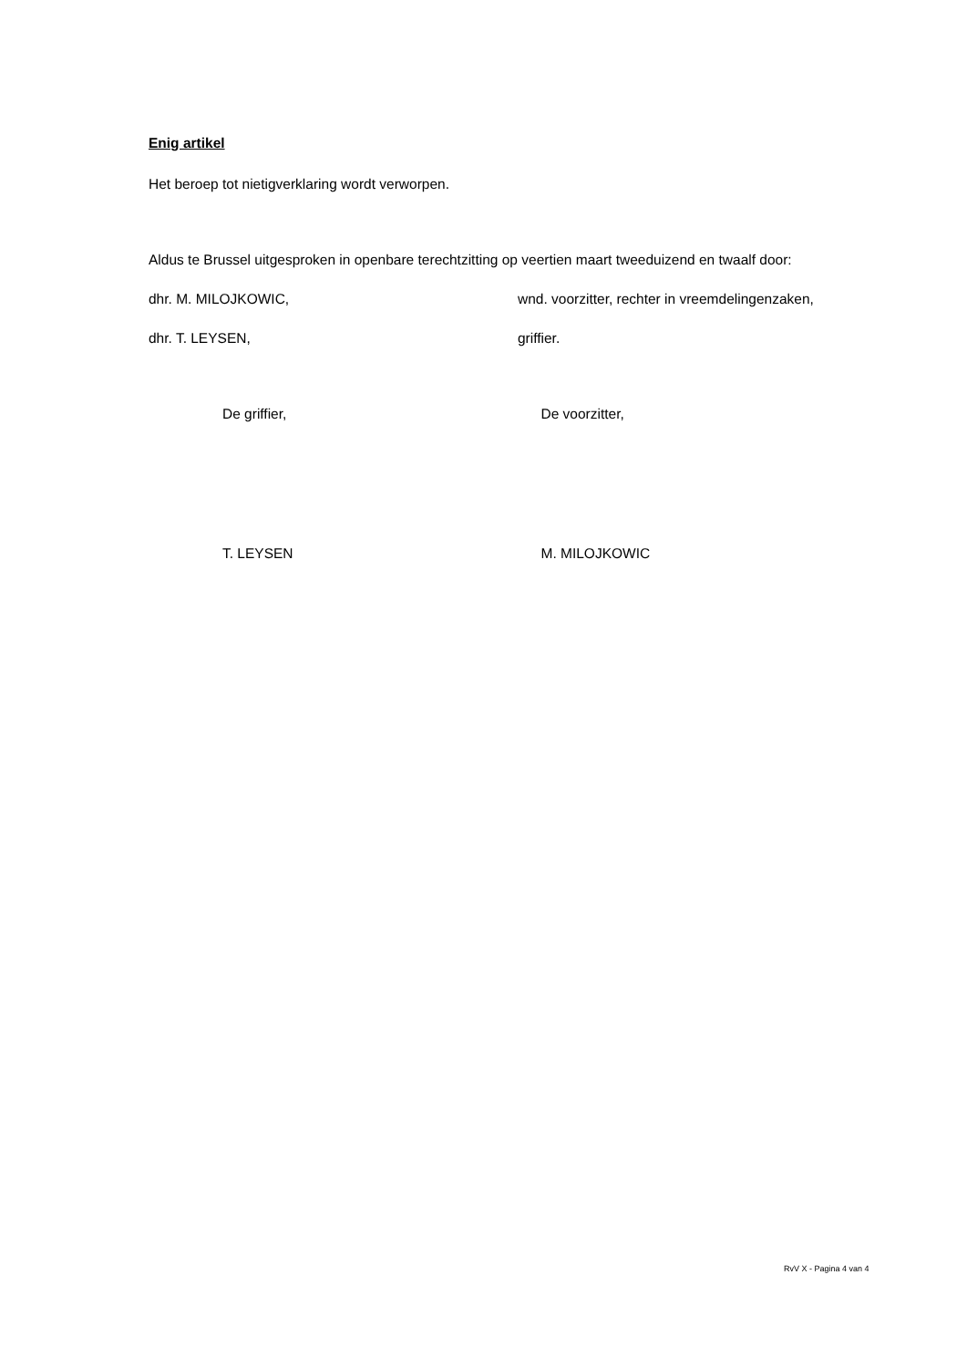Enig artikel
Het beroep tot nietigverklaring wordt verworpen.
Aldus te Brussel uitgesproken in openbare terechtzitting op veertien maart tweeduizend en twaalf door:
dhr. M. MILOJKOWIC, wnd. voorzitter, rechter in vreemdelingenzaken,
dhr. T. LEYSEN, griffier.
De griffier, De voorzitter,
T. LEYSEN M. MILOJKOWIC
RvV X - Pagina 4 van 4